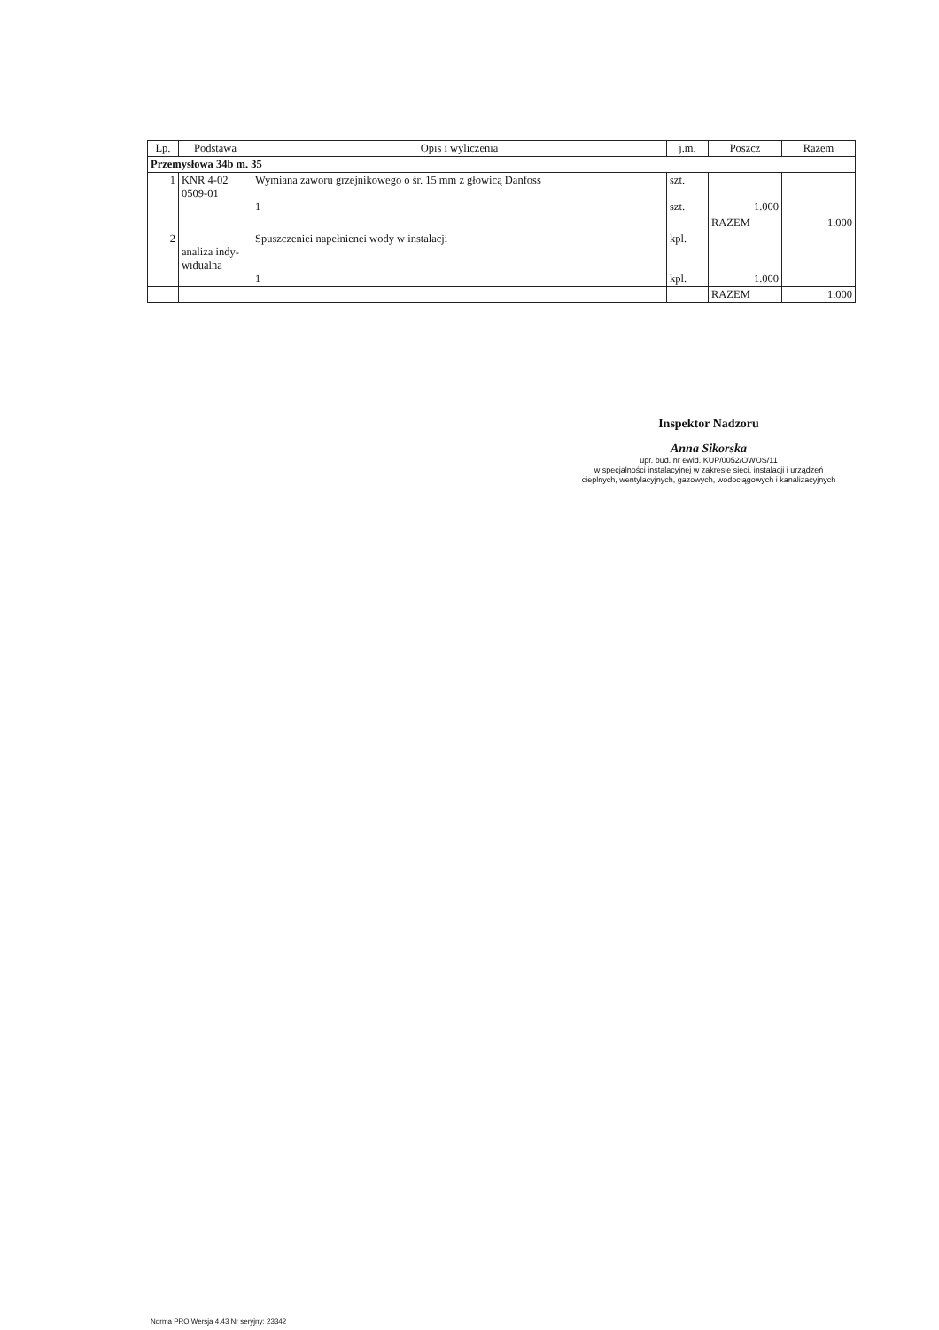| Lp. | Podstawa | Opis i wyliczenia | j.m. | Poszcz | Razem |
| --- | --- | --- | --- | --- | --- |
| Przemysłowa 34b m. 35 | | | | | |
| 1 | KNR 4-02 0509-01 | Wymiana zaworu grzejnikowego o śr. 15 mm z głowicą Danfoss 1 | szt. szt. | 1.000 | |
| | | | | RAZEM | 1.000 |
| 2 | analiza indy- widualna | Spuszczeniei napełnienei wody w instalacji 1 | kpl. kpl. | 1.000 | |
| | | | | RAZEM | 1.000 |
Inspektor Nadzoru
Anna Sikorska
upr. bud. nr ewid. KUP/0052/OWOS/11
w specjalności instalacyjnej w zakresie sieci, instalacji i urządzeń
cieplnych, wentylacyjnych, gazowych, wodociągowych i kanalizacyjnych
Norma PRO Wersja 4.43 Nr seryjny: 23342